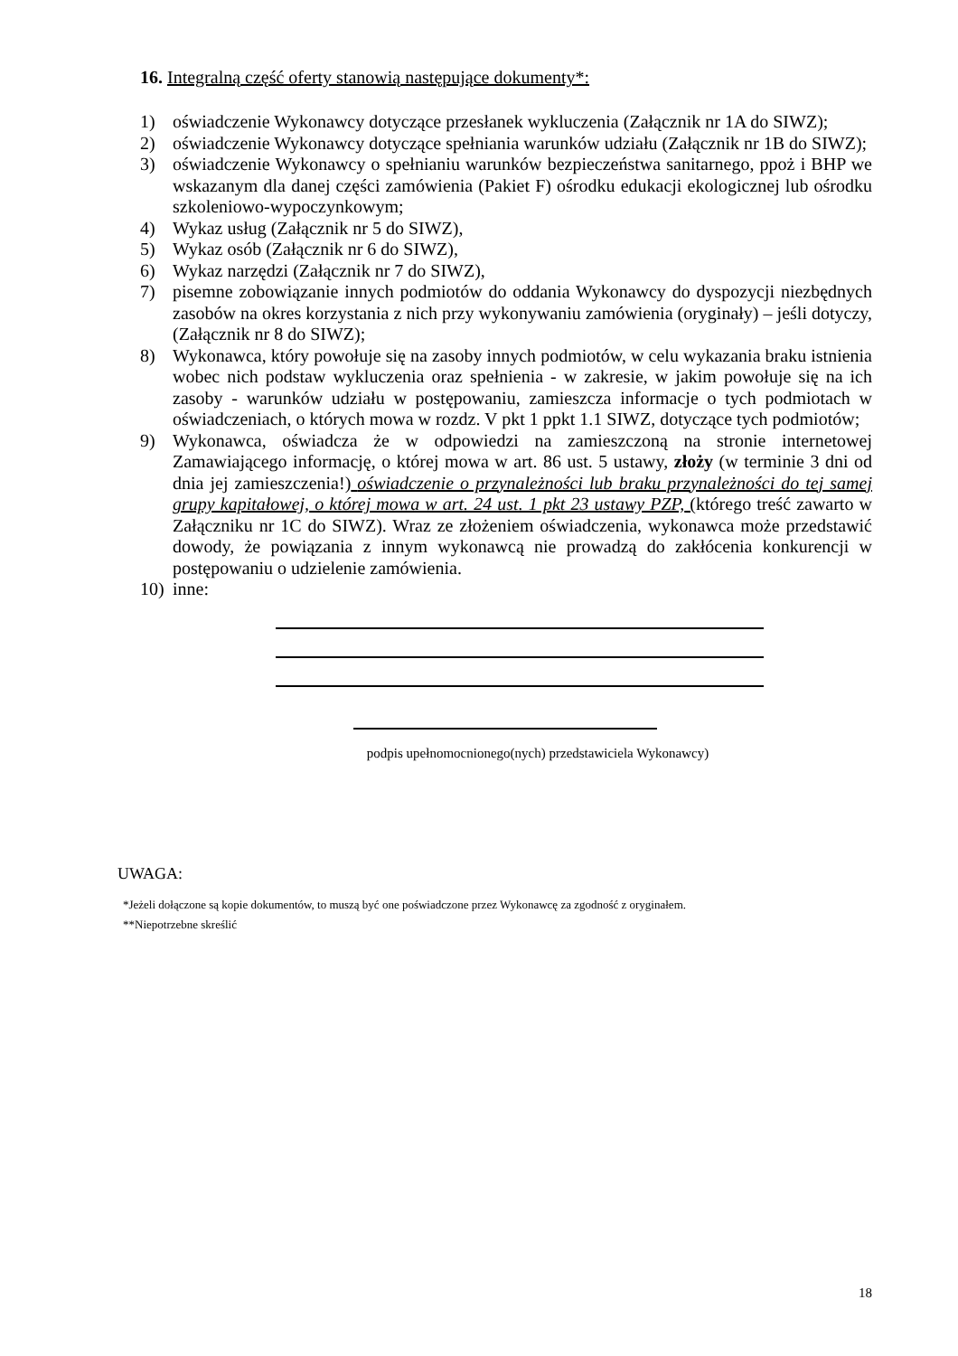16. Integralną część oferty stanowią następujące dokumenty*:
1) oświadczenie Wykonawcy dotyczące przesłanek wykluczenia (Załącznik nr 1A do SIWZ);
2) oświadczenie Wykonawcy dotyczące spełniania warunków udziału (Załącznik nr 1B do SIWZ);
3) oświadczenie Wykonawcy o spełnianiu warunków bezpieczeństwa sanitarnego, ppoż i BHP we wskazanym dla danej części zamówienia (Pakiet F) ośrodku edukacji ekologicznej lub ośrodku szkoleniowo-wypoczynkowym;
4) Wykaz usług (Załącznik nr 5 do SIWZ),
5) Wykaz osób (Załącznik nr 6 do SIWZ),
6) Wykaz narzędzi (Załącznik nr 7 do SIWZ),
7) pisemne zobowiązanie innych podmiotów do oddania Wykonawcy do dyspozycji niezbędnych zasobów na okres korzystania z nich przy wykonywaniu zamówienia (oryginały) – jeśli dotyczy, (Załącznik nr 8 do SIWZ);
8) Wykonawca, który powołuje się na zasoby innych podmiotów, w celu wykazania braku istnienia wobec nich podstaw wykluczenia oraz spełnienia - w zakresie, w jakim powołuje się na ich zasoby - warunków udziału w postępowaniu, zamieszcza informacje o tych podmiotach w oświadczeniach, o których mowa w rozdz. V pkt 1 ppkt 1.1 SIWZ, dotyczące tych podmiotów;
9) Wykonawca, oświadcza że w odpowiedzi na zamieszczoną na stronie internetowej Zamawiającego informację, o której mowa w art. 86 ust. 5 ustawy, złoży (w terminie 3 dni od dnia jej zamieszczenia!) oświadczenie o przynależności lub braku przynależności do tej samej grupy kapitałowej, o której mowa w art. 24 ust. 1 pkt 23 ustawy PZP, (którego treść zawarto w Załączniku nr 1C do SIWZ). Wraz ze złożeniem oświadczenia, wykonawca może przedstawić dowody, że powiązania z innym wykonawcą nie prowadzą do zakłócenia konkurencji w postępowaniu o udzielenie zamówienia.
10) inne:
podpis upełnomocnionego(nych) przedstawiciela Wykonawcy)
UWAGA:
*Jeżeli dołączone są kopie dokumentów, to muszą być one poświadczone przez Wykonawcę za zgodność z oryginałem.
**Niepotrzebne skreślić
18